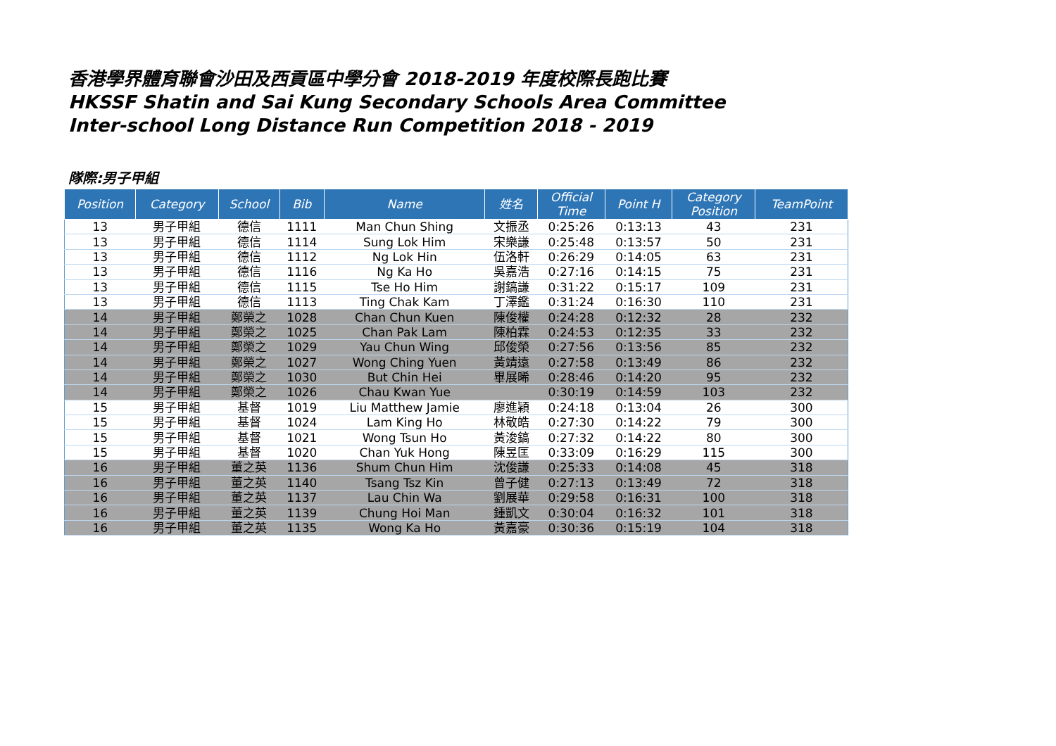香港學界體育聯會沙田及西貢區中學分會 2018-2019 年度校際長跑比賽
HKSSF Shatin and Sai Kung Secondary Schools Area Committee
Inter-school Long Distance Run Competition 2018 - 2019
隊際:男子甲組
| Position | Category | School | Bib | Name | 姓名 | Official Time | Point H | Category Position | TeamPoint |
| --- | --- | --- | --- | --- | --- | --- | --- | --- | --- |
| 13 | 男子甲組 | 德信 | 1111 | Man Chun Shing | 文振丞 | 0:25:26 | 0:13:13 | 43 | 231 |
| 13 | 男子甲組 | 德信 | 1114 | Sung Lok Him | 宋樂謙 | 0:25:48 | 0:13:57 | 50 | 231 |
| 13 | 男子甲組 | 德信 | 1112 | Ng Lok Hin | 伍洛軒 | 0:26:29 | 0:14:05 | 63 | 231 |
| 13 | 男子甲組 | 德信 | 1116 | Ng Ka Ho | 吳嘉浩 | 0:27:16 | 0:14:15 | 75 | 231 |
| 13 | 男子甲組 | 德信 | 1115 | Tse Ho Him | 謝鎬謙 | 0:31:22 | 0:15:17 | 109 | 231 |
| 13 | 男子甲組 | 德信 | 1113 | Ting Chak Kam | 丁澤鑑 | 0:31:24 | 0:16:30 | 110 | 231 |
| 14 | 男子甲組 | 鄭榮之 | 1028 | Chan Chun Kuen | 陳俊權 | 0:24:28 | 0:12:32 | 28 | 232 |
| 14 | 男子甲組 | 鄭榮之 | 1025 | Chan Pak Lam | 陳柏霖 | 0:24:53 | 0:12:35 | 33 | 232 |
| 14 | 男子甲組 | 鄭榮之 | 1029 | Yau Chun Wing | 邱俊榮 | 0:27:56 | 0:13:56 | 85 | 232 |
| 14 | 男子甲組 | 鄭榮之 | 1027 | Wong Ching Yuen | 黃靖遠 | 0:27:58 | 0:13:49 | 86 | 232 |
| 14 | 男子甲組 | 鄭榮之 | 1030 | But Chin Hei | 畢展晞 | 0:28:46 | 0:14:20 | 95 | 232 |
| 14 | 男子甲組 | 鄭榮之 | 1026 | Chau Kwan Yue | | 0:30:19 | 0:14:59 | 103 | 232 |
| 15 | 男子甲組 | 基督 | 1019 | Liu Matthew Jamie | 廖進穎 | 0:24:18 | 0:13:04 | 26 | 300 |
| 15 | 男子甲組 | 基督 | 1024 | Lam King Ho | 林敬皓 | 0:27:30 | 0:14:22 | 79 | 300 |
| 15 | 男子甲組 | 基督 | 1021 | Wong Tsun Ho | 黃浚鎬 | 0:27:32 | 0:14:22 | 80 | 300 |
| 15 | 男子甲組 | 基督 | 1020 | Chan Yuk Hong | 陳昱匡 | 0:33:09 | 0:16:29 | 115 | 300 |
| 16 | 男子甲組 | 董之英 | 1136 | Shum Chun Him | 沈俊謙 | 0:25:33 | 0:14:08 | 45 | 318 |
| 16 | 男子甲組 | 董之英 | 1140 | Tsang Tsz Kin | 曾子健 | 0:27:13 | 0:13:49 | 72 | 318 |
| 16 | 男子甲組 | 董之英 | 1137 | Lau Chin Wa | 劉展華 | 0:29:58 | 0:16:31 | 100 | 318 |
| 16 | 男子甲組 | 董之英 | 1139 | Chung Hoi Man | 鍾凱文 | 0:30:04 | 0:16:32 | 101 | 318 |
| 16 | 男子甲組 | 董之英 | 1135 | Wong Ka Ho | 黃嘉豪 | 0:30:36 | 0:15:19 | 104 | 318 |